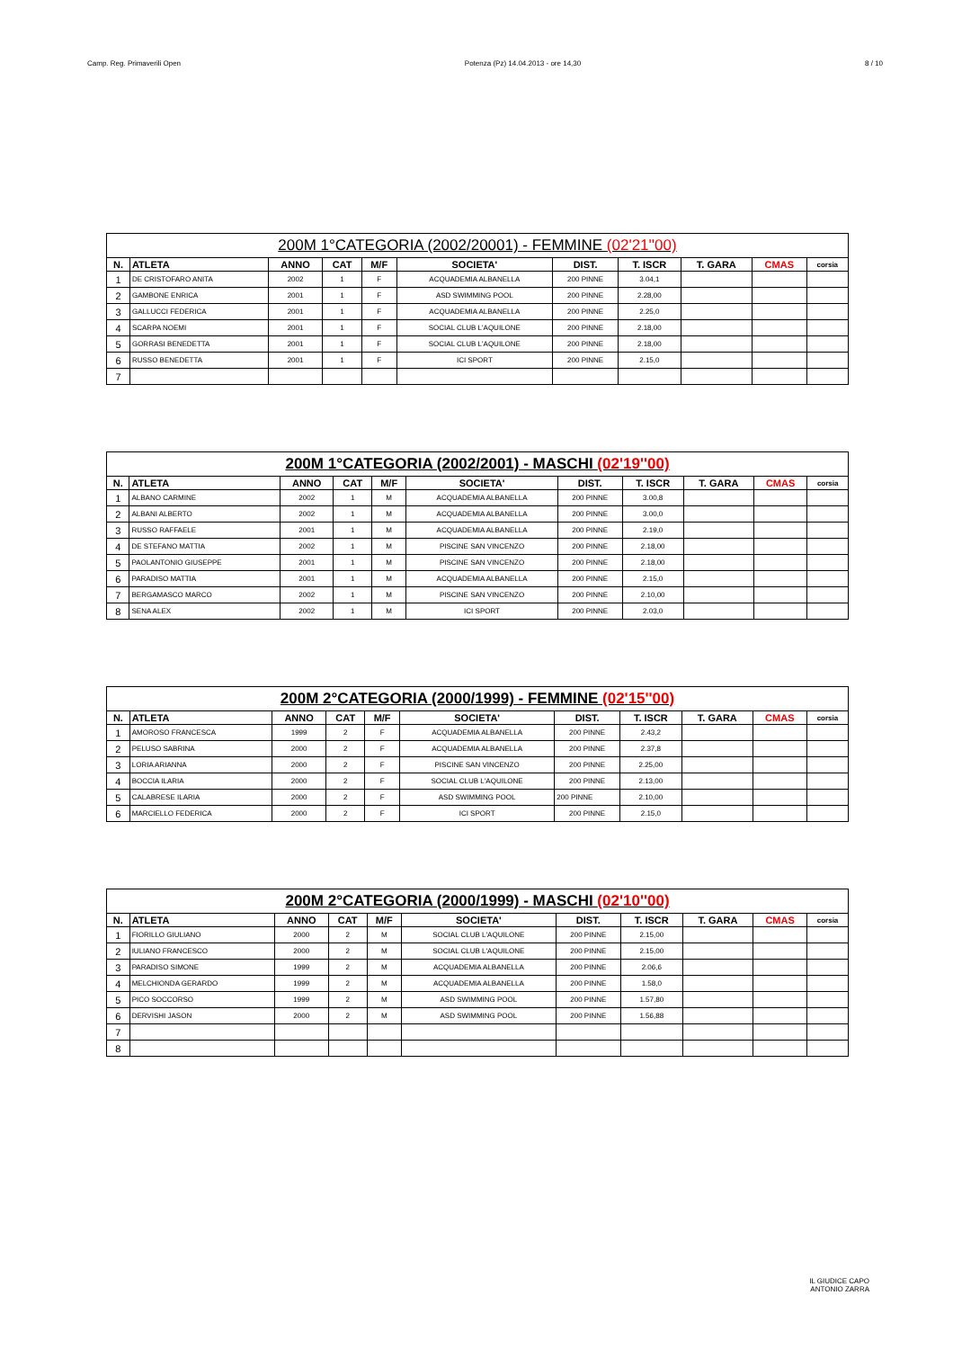Camp. Reg. Primaverili Open Potenza (Pz) 14.04.2013 - ore 14,30 8 / 10
| 200M 1°CATEGORIA (2002/20001) - FEMMINE (02'21''00) | | | | | | | | | | |
| --- | --- | --- | --- | --- | --- | --- | --- | --- | --- | --- |
| N. | ATLETA | ANNO | CAT | M/F | SOCIETA' | DIST. | T. ISCR | T. GARA | CMAS | corsia |
| 1 | DE CRISTOFARO ANITA | 2002 | 1 | F | ACQUADEMIA ALBANELLA | 200 PINNE | 3.04,1 | | | |
| 2 | GAMBONE ENRICA | 2001 | 1 | F | ASD SWIMMING POOL | 200 PINNE | 2.28,00 | | | |
| 3 | GALLUCCI FEDERICA | 2001 | 1 | F | ACQUADEMIA ALBANELLA | 200 PINNE | 2.25,0 | | | |
| 4 | SCARPA NOEMI | 2001 | 1 | F | SOCIAL CLUB L'AQUILONE | 200 PINNE | 2.18,00 | | | |
| 5 | GORRASI BENEDETTA | 2001 | 1 | F | SOCIAL CLUB L'AQUILONE | 200 PINNE | 2.18,00 | | | |
| 6 | RUSSO BENEDETTA | 2001 | 1 | F | ICI SPORT | 200 PINNE | 2.15,0 | | | |
| 7 | | | | | | | | | | |
| 200M 1°CATEGORIA (2002/2001) - MASCHI (02'19''00) | | | | | | | | | | |
| --- | --- | --- | --- | --- | --- | --- | --- | --- | --- | --- |
| N. | ATLETA | ANNO | CAT | M/F | SOCIETA' | DIST. | T. ISCR | T. GARA | CMAS | corsia |
| 1 | ALBANO CARMINE | 2002 | 1 | M | ACQUADEMIA ALBANELLA | 200 PINNE | 3.00,8 | | | |
| 2 | ALBANI ALBERTO | 2002 | 1 | M | ACQUADEMIA ALBANELLA | 200 PINNE | 3.00,0 | | | |
| 3 | RUSSO RAFFAELE | 2001 | 1 | M | ACQUADEMIA ALBANELLA | 200 PINNE | 2.19,0 | | | |
| 4 | DE STEFANO MATTIA | 2002 | 1 | M | PISCINE SAN VINCENZO | 200 PINNE | 2.18,00 | | | |
| 5 | PAOLANTONIO GIUSEPPE | 2001 | 1 | M | PISCINE SAN VINCENZO | 200 PINNE | 2.18,00 | | | |
| 6 | PARADISO MATTIA | 2001 | 1 | M | ACQUADEMIA ALBANELLA | 200 PINNE | 2.15,0 | | | |
| 7 | BERGAMASCO MARCO | 2002 | 1 | M | PISCINE SAN VINCENZO | 200 PINNE | 2.10,00 | | | |
| 8 | SENA ALEX | 2002 | 1 | M | ICI SPORT | 200 PINNE | 2.03,0 | | | |
| 200M 2°CATEGORIA (2000/1999) - FEMMINE (02'15''00) | | | | | | | | | | |
| --- | --- | --- | --- | --- | --- | --- | --- | --- | --- | --- |
| N. | ATLETA | ANNO | CAT | M/F | SOCIETA' | DIST. | T. ISCR | T. GARA | CMAS | corsia |
| 1 | AMOROSO FRANCESCA | 1999 | 2 | F | ACQUADEMIA ALBANELLA | 200 PINNE | 2.43,2 | | | |
| 2 | PELUSO SABRINA | 2000 | 2 | F | ACQUADEMIA ALBANELLA | 200 PINNE | 2.37,8 | | | |
| 3 | LORIA ARIANNA | 2000 | 2 | F | PISCINE SAN VINCENZO | 200 PINNE | 2.25,00 | | | |
| 4 | BOCCIA ILARIA | 2000 | 2 | F | SOCIAL CLUB L'AQUILONE | 200 PINNE | 2.13,00 | | | |
| 5 | CALABRESE ILARIA | 2000 | 2 | F | ASD SWIMMING POOL | 200 PINNE | 2.10,00 | | | |
| 6 | MARCIELLO FEDERICA | 2000 | 2 | F | ICI SPORT | 200 PINNE | 2.15,0 | | | |
| 200M 2°CATEGORIA (2000/1999) - MASCHI (02'10''00) | | | | | | | | | | |
| --- | --- | --- | --- | --- | --- | --- | --- | --- | --- | --- |
| N. | ATLETA | ANNO | CAT | M/F | SOCIETA' | DIST. | T. ISCR | T. GARA | CMAS | corsia |
| 1 | FIORILLO GIULIANO | 2000 | 2 | M | SOCIAL CLUB L'AQUILONE | 200 PINNE | 2.15,00 | | | |
| 2 | IULIANO FRANCESCO | 2000 | 2 | M | SOCIAL CLUB L'AQUILONE | 200 PINNE | 2.15,00 | | | |
| 3 | PARADISO SIMONE | 1999 | 2 | M | ACQUADEMIA ALBANELLA | 200 PINNE | 2.06,6 | | | |
| 4 | MELCHIONDA GERARDO | 1999 | 2 | M | ACQUADEMIA ALBANELLA | 200 PINNE | 1.58,0 | | | |
| 5 | PICO SOCCORSO | 1999 | 2 | M | ASD SWIMMING POOL | 200 PINNE | 1.57,80 | | | |
| 6 | DERVISHI JASON | 2000 | 2 | M | ASD SWIMMING POOL | 200 PINNE | 1.56,88 | | | |
| 7 | | | | | | | | | | |
| 8 | | | | | | | | | | |
IL GIUDICE CAPO
ANTONIO ZARRA